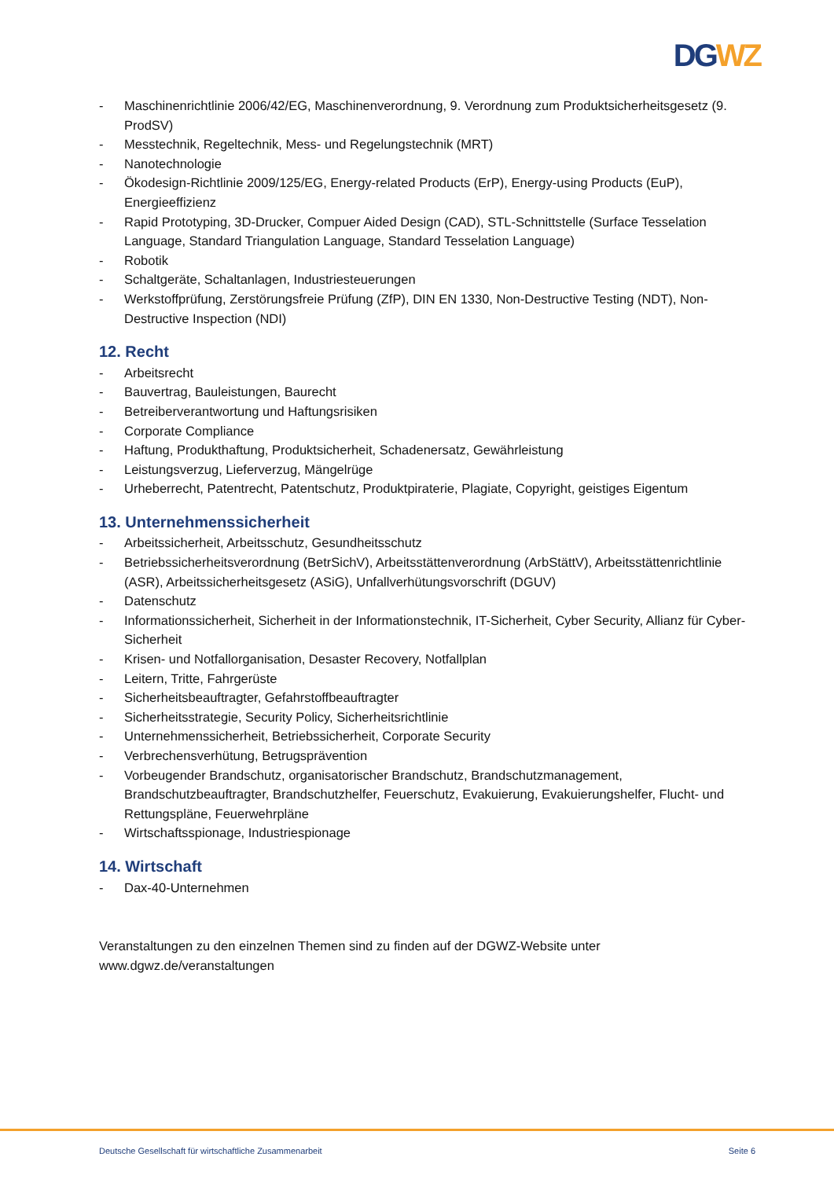DG WZ
- Maschinenrichtlinie 2006/42/EG, Maschinenverordnung, 9. Verordnung zum Produktsicherheitsgesetz (9. ProdSV)
- Messtechnik, Regeltechnik, Mess- und Regelungstechnik (MRT)
- Nanotechnologie
- Ökodesign-Richtlinie 2009/125/EG, Energy-related Products (ErP), Energy-using Products (EuP), Energieeffizienz
- Rapid Prototyping, 3D-Drucker, Compuer Aided Design (CAD), STL-Schnittstelle (Surface Tesselation Language, Standard Triangulation Language, Standard Tesselation Language)
- Robotik
- Schaltgeräte, Schaltanlagen, Industriesteuerungen
- Werkstoffprüfung, Zerstörungsfreie Prüfung (ZfP), DIN EN 1330, Non-Destructive Testing (NDT), Non-Destructive Inspection (NDI)
12. Recht
- Arbeitsrecht
- Bauvertrag, Bauleistungen, Baurecht
- Betreiberverantwortung und Haftungsrisiken
- Corporate Compliance
- Haftung, Produkthaftung, Produktsicherheit, Schadenersatz, Gewährleistung
- Leistungsverzug, Lieferverzug, Mängelrüge
- Urheberrecht, Patentrecht, Patentschutz, Produktpiraterie, Plagiate, Copyright, geistiges Eigentum
13. Unternehmenssicherheit
- Arbeitssicherheit, Arbeitsschutz, Gesundheitsschutz
- Betriebssicherheitsverordnung (BetrSichV), Arbeitsstättenverordnung (ArbStättV), Arbeitsstättenrichtlinie (ASR), Arbeitssicherheitsgesetz (ASiG), Unfallverhütungsvorschrift (DGUV)
- Datenschutz
- Informationssicherheit, Sicherheit in der Informationstechnik, IT-Sicherheit, Cyber Security, Allianz für Cyber-Sicherheit
- Krisen- und Notfallorganisation, Desaster Recovery, Notfallplan
- Leitern, Tritte, Fahrgerüste
- Sicherheitsbeauftragter, Gefahrstoffbeauftragter
- Sicherheitsstrategie, Security Policy, Sicherheitsrichtlinie
- Unternehmenssicherheit, Betriebssicherheit, Corporate Security
- Verbrechensverhütung, Betrugsprävention
- Vorbeugender Brandschutz, organisatorischer Brandschutz, Brandschutzmanagement, Brandschutzbeauftragter, Brandschutzhelfer, Feuerschutz, Evakuierung, Evakuierungshelfer, Flucht- und Rettungspläne, Feuerwehrpläne
- Wirtschaftsspionage, Industriespionage
14. Wirtschaft
- Dax-40-Unternehmen
Veranstaltungen zu den einzelnen Themen sind zu finden auf der DGWZ-Website unter
www.dgwz.de/veranstaltungen
Deutsche Gesellschaft für wirtschaftliche Zusammenarbeit Seite 6